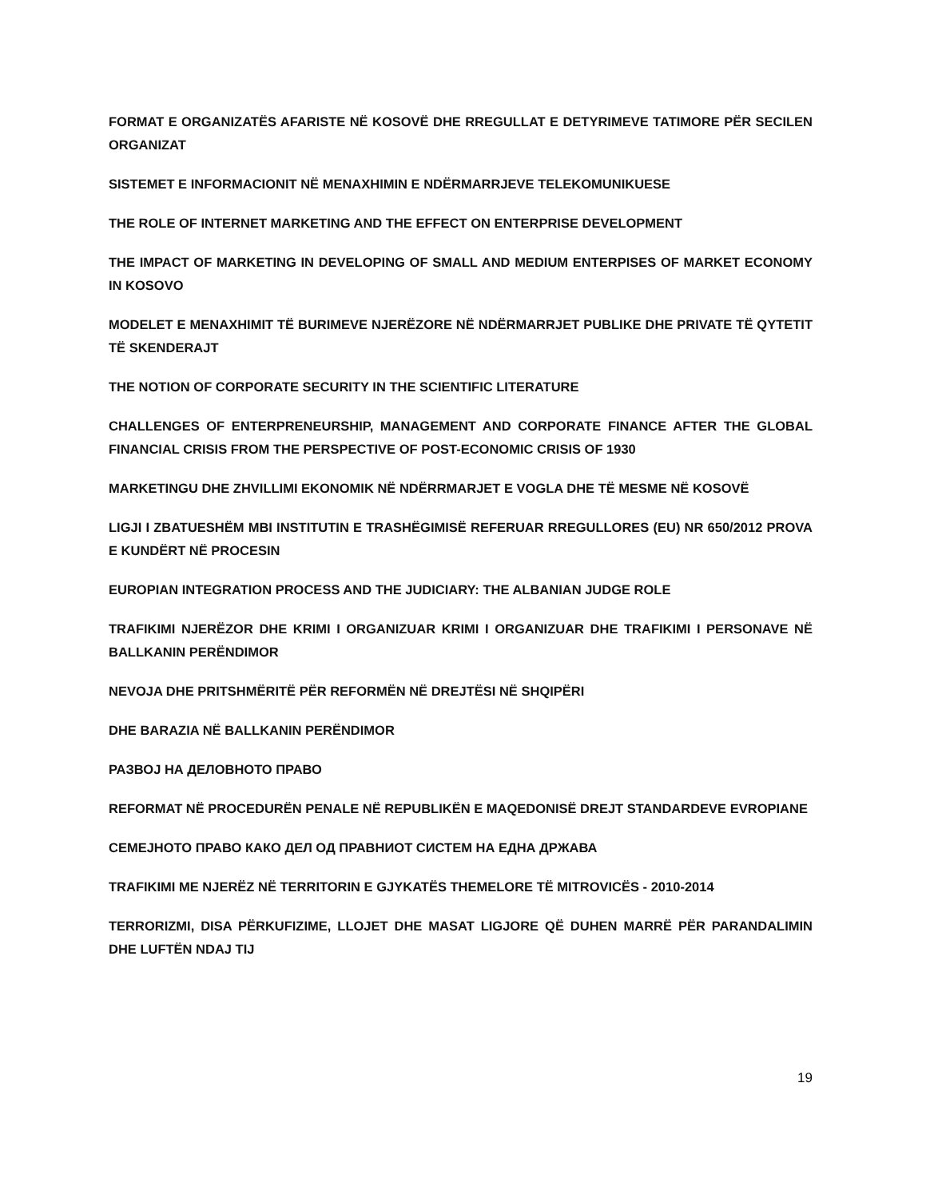FORMAT E ORGANIZATËS AFARISTE NË KOSOVË DHE RREGULLAT E DETYRIMEVE TATIMORE PËR SECILEN ORGANIZAT
SISTEMET E INFORMACIONIT NË MENAXHIMIN E NDËRMARRJEVE TELEKOMUNIKUESE
THE ROLE OF INTERNET MARKETING AND THE EFFECT ON ENTERPRISE DEVELOPMENT
THE IMPACT OF MARKETING IN DEVELOPING OF SMALL AND MEDIUM ENTERPISES OF MARKET ECONOMY IN KOSOVO
MODELET E MENAXHIMIT TË BURIMEVE NJERËZORE NË NDËRMARRJET PUBLIKE DHE PRIVATE TË QYTETIT TË SKENDERAJT
THE NOTION OF CORPORATE SECURITY IN THE SCIENTIFIC LITERATURE
CHALLENGES OF ENTERPRENEURSHIP, MANAGEMENT AND CORPORATE FINANCE AFTER THE GLOBAL FINANCIAL CRISIS FROM THE PERSPECTIVE OF POST-ECONOMIC CRISIS OF 1930
MARKETINGU DHE ZHVILLIMI EKONOMIK NË NDËRRMARJET E VOGLA DHE TË MESME NË KOSOVË
LIGJI I ZBATUESHËM MBI INSTITUTIN E TRASHËGIMISË REFERUAR RREGULLORES (EU) NR 650/2012 PROVA E KUNDËRT NË PROCESIN
EUROPIAN INTEGRATION PROCESS AND THE JUDICIARY: THE ALBANIAN JUDGE ROLE
TRAFIKIMI NJERËZOR DHE KRIMI I ORGANIZUAR KRIMI I ORGANIZUAR DHE TRAFIKIMI I PERSONAVE NË BALLKANIN PERËNDIMOR
NEVOJA DHE PRITSHMËRITË PËR REFORMËN NË DREJTËSI NË SHQIPËRI
DHE BARAZIA NË BALLKANIN PERËNDIMOR
РАЗВОЈ НА ДЕЛОВНОТО ПРАВО
REFORMAT NË PROCEDURËN PENALE NË REPUBLIKËN E MAQEDONISË DREJT STANDARDEVE EVROPIANE
СЕМЕЈНОТО ПРАВО КАКО ДЕЛ ОД ПРАВНИОТ СИСТЕМ НА ЕДНА ДРЖАВА
TRAFIKIMI ME NJERËZ NË TERRITORIN E GJYKATËS THEMELORE TË MITROVICËS - 2010-2014
TERRORIZMI, DISA PËRKUFIZIME, LLOJET DHE MASAT LIGJORE QË DUHEN MARRË PËR PARANDALIMIN DHE LUFTËN NDAJ TIJ
19